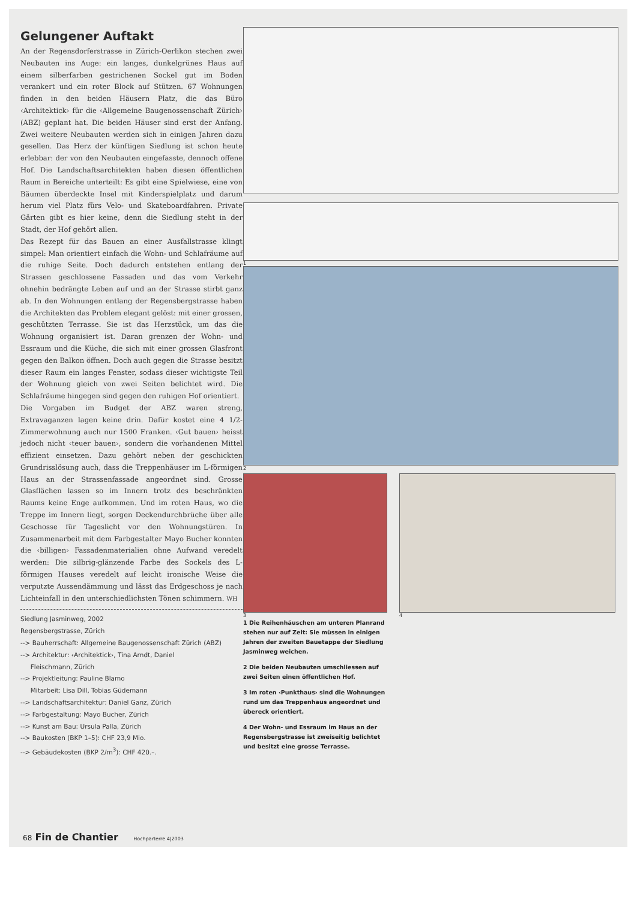Gelungener Auftakt
An der Regensdorferstrasse in Zürich-Oerlikon stechen zwei Neubauten ins Auge: ein langes, dunkelgrünes Haus auf einem silberfarben gestrichenen Sockel gut im Boden verankert und ein roter Block auf Stützen. 67 Wohnungen finden in den beiden Häusern Platz, die das Büro ‹Architektick› für die ‹Allgemeine Baugenossenschaft Zürich› (ABZ) geplant hat. Die beiden Häuser sind erst der Anfang. Zwei weitere Neubauten werden sich in einigen Jahren dazu gesellen. Das Herz der künftigen Siedlung ist schon heute erlebbar: der von den Neubauten eingefasste, dennoch offene Hof. Die Landschaftsarchitekten haben diesen öffentlichen Raum in Bereiche unterteilt: Es gibt eine Spielwiese, eine von Bäumen überdeckte Insel mit Kinderspielplatz und darum herum viel Platz fürs Velo- und Skateboardfahren. Private Gärten gibt es hier keine, denn die Siedlung steht in der Stadt, der Hof gehört allen.
Das Rezept für das Bauen an einer Ausfallstrasse klingt simpel: Man orientiert einfach die Wohn- und Schlafräume auf die ruhige Seite. Doch dadurch entstehen entlang der Strassen geschlossene Fassaden und das vom Verkehr ohnehin bedrängte Leben auf und an der Strasse stirbt ganz ab. In den Wohnungen entlang der Regensbergstrasse haben die Architekten das Problem elegant gelöst: mit einer grossen, geschützten Terrasse. Sie ist das Herzstück, um das die Wohnung organisiert ist. Daran grenzen der Wohn- und Essraum und die Küche, die sich mit einer grossen Glasfront gegen den Balkon öffnen. Doch auch gegen die Strasse besitzt dieser Raum ein langes Fenster, sodass dieser wichtigste Teil der Wohnung gleich von zwei Seiten belichtet wird. Die Schlafräume hingegen sind gegen den ruhigen Hof orientiert.
Die Vorgaben im Budget der ABZ waren streng, Extravaganzen lagen keine drin. Dafür kostet eine 4 1/2-Zimmerwohnung auch nur 1500 Franken. ‹Gut bauen› heisst jedoch nicht ‹teuer bauen›, sondern die vorhandenen Mittel effizient einsetzen. Dazu gehört neben der geschickten Grundrisslösung auch, dass die Treppenhäuser im L-förmigen Haus an der Strassenfassade angeordnet sind. Grosse Glasflächen lassen so im Innern trotz des beschränkten Raums keine Enge aufkommen. Und im roten Haus, wo die Treppe im Innern liegt, sorgen Deckendurchbrüche über alle Geschosse für Tageslicht vor den Wohnungstüren. In Zusammenarbeit mit dem Farbgestalter Mayo Bucher konnten die ‹billigen› Fassadenmaterialien ohne Aufwand veredelt werden: Die silbrig-glänzende Farbe des Sockels des L-förmigen Hauses veredelt auf leicht ironische Weise die verputzte Aussendämmung und lässt das Erdgeschoss je nach Lichteinfall in den unterschiedlichsten Tönen schimmern. WH
Siedlung Jasminweg, 2002
Regensbergstrasse, Zürich
--> Bauherrschaft: Allgemeine Baugenossenschaft Zürich (ABZ)
--> Architektur: ‹Architektick›, Tina Arndt, Daniel
Fleischmann, Zürich
--> Projektleitung: Pauline Blamo
Mitarbeit: Lisa Dill, Tobias Güdemann
--> Landschaftsarchitektur: Daniel Ganz, Zürich
--> Farbgestaltung: Mayo Bucher, Zürich
--> Kunst am Bau: Ursula Palla, Zürich
--> Baukosten (BKP 1–5): CHF 23,9 Mio.
--> Gebäudekosten (BKP 2/m<sup>3</sup>): CHF 420.–.
1
2
3
1 Die Reihenhäuschen am unteren Planrand stehen nur auf Zeit: Sie müssen in einigen Jahren der zweiten Bauetappe der Siedlung Jasminweg weichen.
2 Die beiden Neubauten umschliessen auf zwei Seiten einen öffentlichen Hof.
3 Im roten ‹Punkthaus› sind die Wohnungen rund um das Treppenhaus angeordnet und übereck orientiert.
4 Der Wohn- und Essraum im Haus an der Regensbergstrasse ist zweiseitig belichtet und besitzt eine grosse Terrasse.
4
68 Fin de Chantier Hochparterre 4|2003